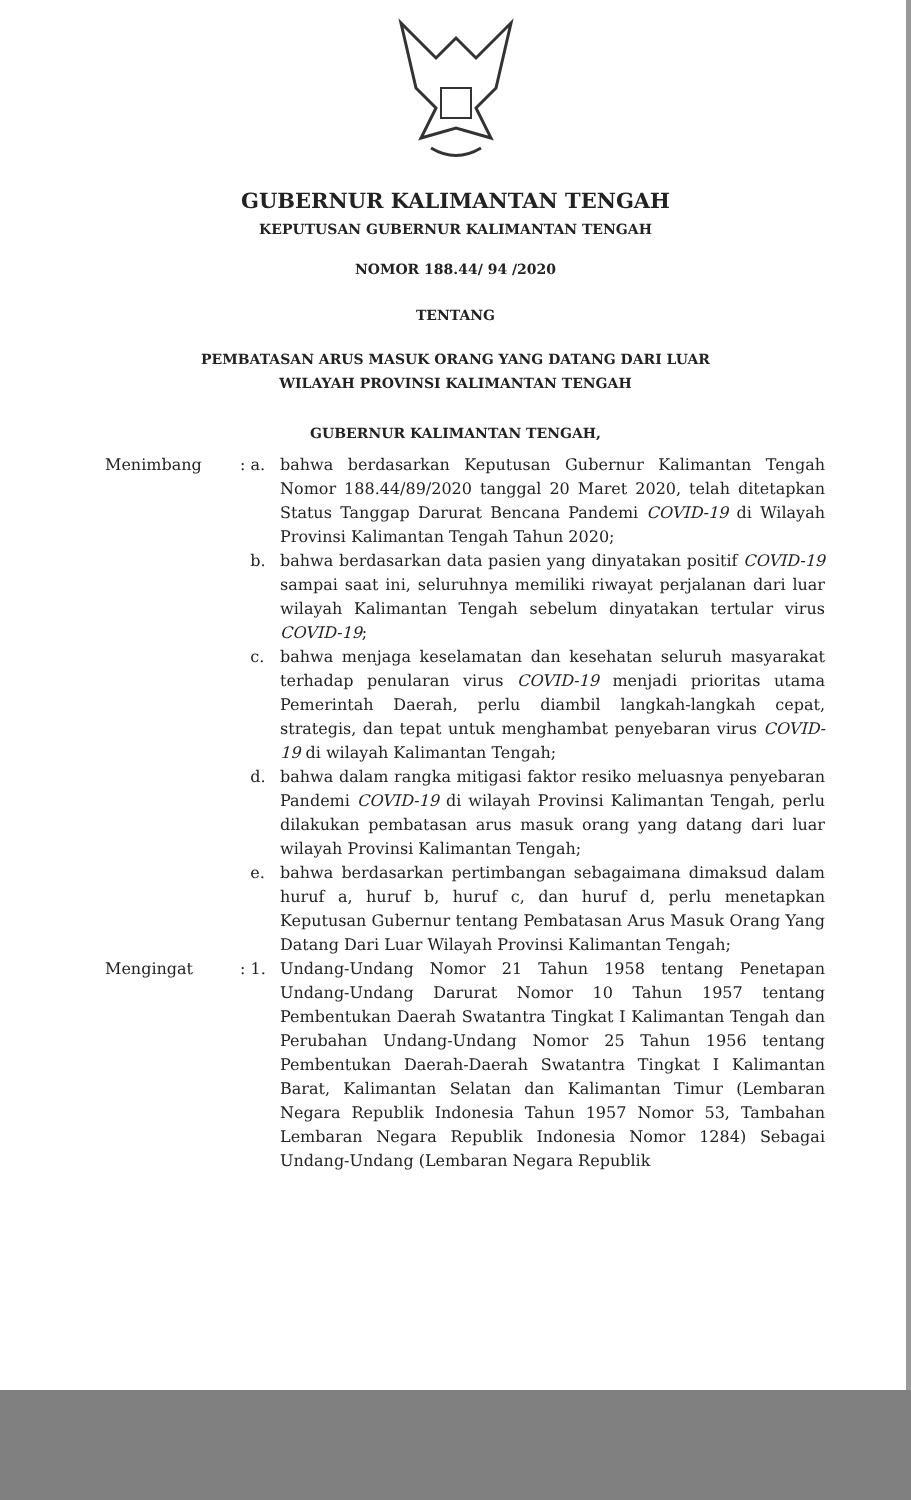GUBERNUR KALIMANTAN TENGAH
KEPUTUSAN GUBERNUR KALIMANTAN TENGAH
NOMOR 188.44/ 94 /2020
TENTANG
PEMBATASAN ARUS MASUK ORANG YANG DATANG DARI LUAR
WILAYAH PROVINSI KALIMANTAN TENGAH
GUBERNUR KALIMANTAN TENGAH,
| Menimbang | : a. | bahwa berdasarkan Keputusan Gubernur Kalimantan Tengah Nomor 188.44/89/2020 tanggal 20 Maret 2020, telah ditetapkan Status Tanggap Darurat Bencana Pandemi COVID-19 di Wilayah Provinsi Kalimantan Tengah Tahun 2020; |
| | b. | bahwa berdasarkan data pasien yang dinyatakan positif COVID-19 sampai saat ini, seluruhnya memiliki riwayat perjalanan dari luar wilayah Kalimantan Tengah sebelum dinyatakan tertular virus COVID-19 ; |
| | c. | bahwa menjaga keselamatan dan kesehatan seluruh masyarakat terhadap penularan virus COVID-19 menjadi prioritas utama Pemerintah Daerah, perlu diambil langkah-langkah cepat, strategis, dan tepat untuk menghambat penyebaran virus COVID-19 di wilayah Kalimantan Tengah; |
| | d. | bahwa dalam rangka mitigasi faktor resiko meluasnya penyebaran Pandemi COVID-19 di wilayah Provinsi Kalimantan Tengah, perlu dilakukan pembatasan arus masuk orang yang datang dari luar wilayah Provinsi Kalimantan Tengah; |
| | e. | bahwa berdasarkan pertimbangan sebagaimana dimaksud dalam huruf a, huruf b, huruf c, dan huruf d, perlu menetapkan Keputusan Gubernur tentang Pembatasan Arus Masuk Orang Yang Datang Dari Luar Wilayah Provinsi Kalimantan Tengah; |
| Mengingat | : 1. | Undang-Undang Nomor 21 Tahun 1958 tentang Penetapan Undang-Undang Darurat Nomor 10 Tahun 1957 tentang Pembentukan Daerah Swatantra Tingkat I Kalimantan Tengah dan Perubahan Undang-Undang Nomor 25 Tahun 1956 tentang Pembentukan Daerah-Daerah Swatantra Tingkat I Kalimantan Barat, Kalimantan Selatan dan Kalimantan Timur (Lembaran Negara Republik Indonesia Tahun 1957 Nomor 53, Tambahan Lembaran Negara Republik Indonesia Nomor 1284) Sebagai Undang-Undang (Lembaran Negara Republik |